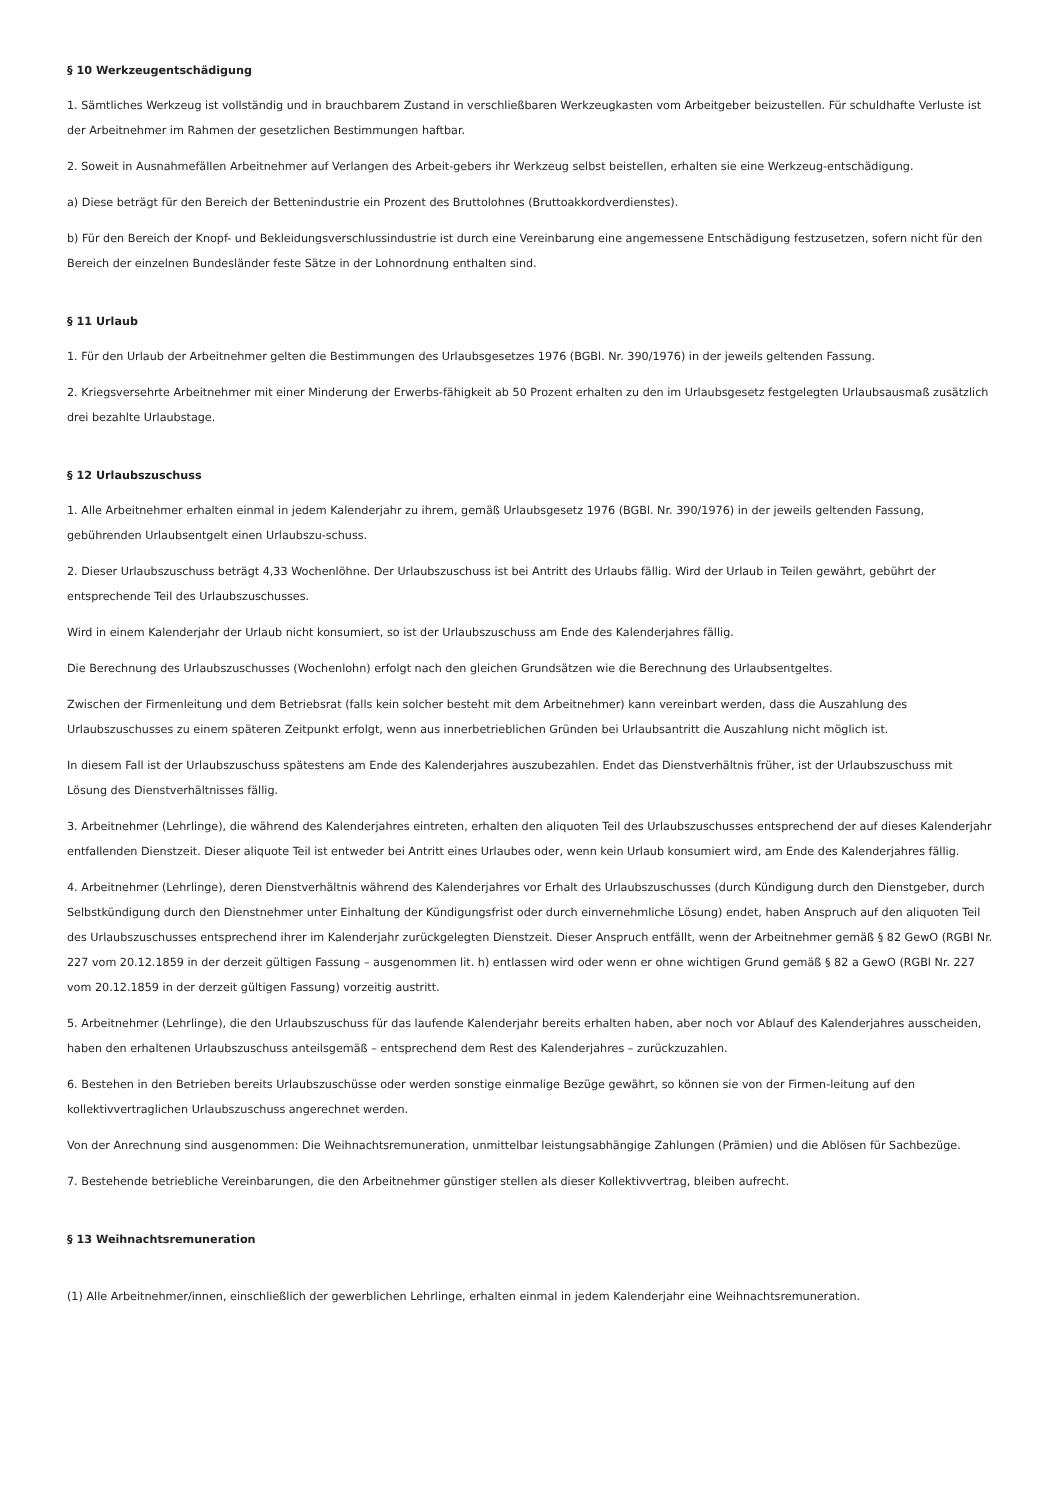§ 10 Werkzeugentschädigung
1. Sämtliches Werkzeug ist vollständig und in brauchbarem Zustand in verschließbaren Werkzeugkasten vom Arbeitgeber beizustellen. Für schuldhafte Verluste ist der Arbeitnehmer im Rahmen der gesetzlichen Bestimmungen haftbar.
2. Soweit in Ausnahmefällen Arbeitnehmer auf Verlangen des Arbeit-gebers ihr Werkzeug selbst beistellen, erhalten sie eine Werkzeug-entschädigung.
a) Diese beträgt für den Bereich der Bettenindustrie ein Prozent des Bruttolohnes (Bruttoakkordverdienstes).
b) Für den Bereich der Knopf- und Bekleidungsverschlussindustrie ist durch eine Vereinbarung eine angemessene Entschädigung festzusetzen, sofern nicht für den Bereich der einzelnen Bundesländer feste Sätze in der Lohnordnung enthalten sind.
§ 11 Urlaub
1. Für den Urlaub der Arbeitnehmer gelten die Bestimmungen des Urlaubsgesetzes 1976 (BGBl. Nr. 390/1976) in der jeweils geltenden Fassung.
2. Kriegsversehrte Arbeitnehmer mit einer Minderung der Erwerbs-fähigkeit ab 50 Prozent erhalten zu den im Urlaubsgesetz festgelegten Urlaubsausmaß zusätzlich drei bezahlte Urlaubstage.
§ 12 Urlaubszuschuss
1. Alle Arbeitnehmer erhalten einmal in jedem Kalenderjahr zu ihrem, gemäß Urlaubsgesetz 1976 (BGBl. Nr. 390/1976) in der jeweils geltenden Fassung, gebührenden Urlaubsentgelt einen Urlaubszu-schuss.
2. Dieser Urlaubszuschuss beträgt 4,33 Wochenlöhne. Der Urlaubszuschuss ist bei Antritt des Urlaubs fällig. Wird der Urlaub in Teilen gewährt, gebührt der entsprechende Teil des Urlaubszuschusses.
Wird in einem Kalenderjahr der Urlaub nicht konsumiert, so ist der Urlaubszuschuss am Ende des Kalenderjahres fällig.
Die Berechnung des Urlaubszuschusses (Wochenlohn) erfolgt nach den gleichen Grundsätzen wie die Berechnung des Urlaubsentgeltes.
Zwischen der Firmenleitung und dem Betriebsrat (falls kein solcher besteht mit dem Arbeitnehmer) kann vereinbart werden, dass die Auszahlung des Urlaubszuschusses zu einem späteren Zeitpunkt erfolgt, wenn aus innerbetrieblichen Gründen bei Urlaubsantritt die Auszahlung nicht möglich ist.
In diesem Fall ist der Urlaubszuschuss spätestens am Ende des Kalenderjahres auszubezahlen. Endet das Dienstverhältnis früher, ist der Urlaubszuschuss mit Lösung des Dienstverhältnisses fällig.
3. Arbeitnehmer (Lehrlinge), die während des Kalenderjahres eintreten, erhalten den aliquoten Teil des Urlaubszuschusses entsprechend der auf dieses Kalenderjahr entfallenden Dienstzeit. Dieser aliquote Teil ist entweder bei Antritt eines Urlaubes oder, wenn kein Urlaub konsumiert wird, am Ende des Kalenderjahres fällig.
4. Arbeitnehmer (Lehrlinge), deren Dienstverhältnis während des Kalenderjahres vor Erhalt des Urlaubszuschusses (durch Kündigung durch den Dienstgeber, durch Selbstkündigung durch den Dienstnehmer unter Einhaltung der Kündigungsfrist oder durch einvernehmliche Lösung) endet, haben Anspruch auf den aliquoten Teil des Urlaubszuschusses entsprechend ihrer im Kalenderjahr zurückgelegten Dienstzeit. Dieser Anspruch entfällt, wenn der Arbeitnehmer gemäß § 82 GewO (RGBl Nr. 227 vom 20.12.1859 in der derzeit gültigen Fassung – ausgenommen lit. h) entlassen wird oder wenn er ohne wichtigen Grund gemäß § 82 a GewO (RGBl Nr. 227 vom 20.12.1859 in der derzeit gültigen Fassung) vorzeitig austritt.
5. Arbeitnehmer (Lehrlinge), die den Urlaubszuschuss für das laufende Kalenderjahr bereits erhalten haben, aber noch vor Ablauf des Kalenderjahres ausscheiden, haben den erhaltenen Urlaubszuschuss anteilsgemäß – entsprechend dem Rest des Kalenderjahres – zurückzuzahlen.
6. Bestehen in den Betrieben bereits Urlaubszuschüsse oder werden sonstige einmalige Bezüge gewährt, so können sie von der Firmen-leitung auf den kollektivvertraglichen Urlaubszuschuss angerechnet werden.
Von der Anrechnung sind ausgenommen: Die Weihnachtsremuneration, unmittelbar leistungsabhängige Zahlungen (Prämien) und die Ablösen für Sachbezüge.
7. Bestehende betriebliche Vereinbarungen, die den Arbeitnehmer günstiger stellen als dieser Kollektivvertrag, bleiben aufrecht.
§ 13 Weihnachtsremuneration
(1) Alle Arbeitnehmer/innen, einschließlich der gewerblichen Lehrlinge, erhalten einmal in jedem Kalenderjahr eine Weihnachtsremuneration.